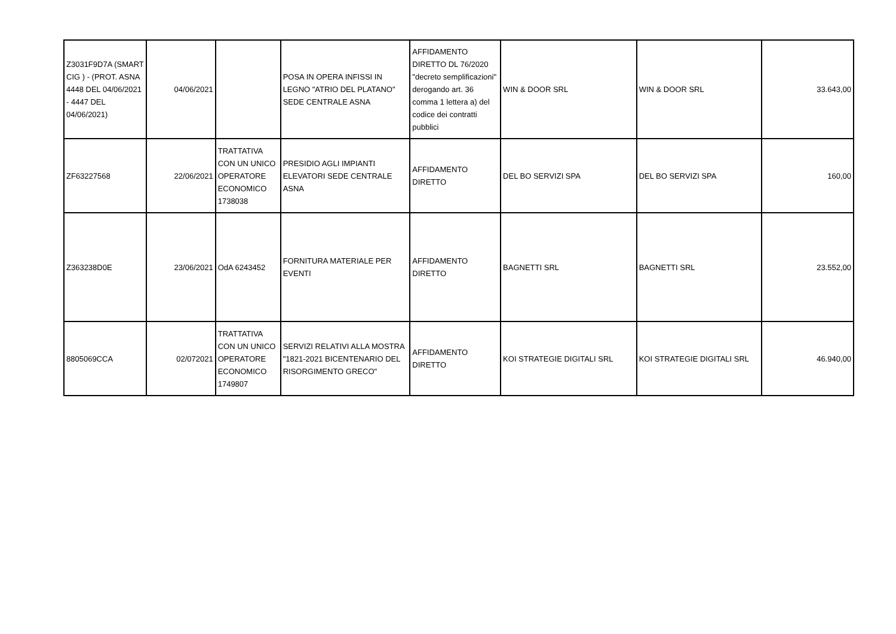| Z3031F9D7A (SMART CIG ) - (PROT. ASNA 4448 DEL 04/06/2021 - 4447 DEL 04/06/2021) | 04/06/2021 | | POSA IN OPERA INFISSI IN LEGNO "ATRIO DEL PLATANO" SEDE CENTRALE ASNA | AFFIDAMENTO DIRETTO DL 76/2020 "decreto semplificazioni" derogando art. 36 comma 1 lettera a) del codice dei contratti pubblici | WIN & DOOR SRL | WIN & DOOR SRL | 33.643,00 |
| ZF63227568 | 22/06/2021 | TRATTATIVA CON UN UNICO OPERATORE ECONOMICO 1738038 | PRESIDIO AGLI IMPIANTI ELEVATORI SEDE CENTRALE ASNA | AFFIDAMENTO DIRETTO | DEL BO SERVIZI SPA | DEL BO SERVIZI SPA | 160,00 |
| Z363238D0E | 23/06/2021 | OdA 6243452 | FORNITURA MATERIALE PER EVENTI | AFFIDAMENTO DIRETTO | BAGNETTI SRL | BAGNETTI SRL | 23.552,00 |
| 8805069CCA | 02/072021 | TRATTATIVA CON UN UNICO OPERATORE ECONOMICO 1749807 | SERVIZI RELATIVI ALLA MOSTRA "1821-2021 BICENTENARIO DEL RISORGIMENTO GRECO" | AFFIDAMENTO DIRETTO | KOI STRATEGIE DIGITALI SRL | KOI STRATEGIE DIGITALI SRL | 46.940,00 |